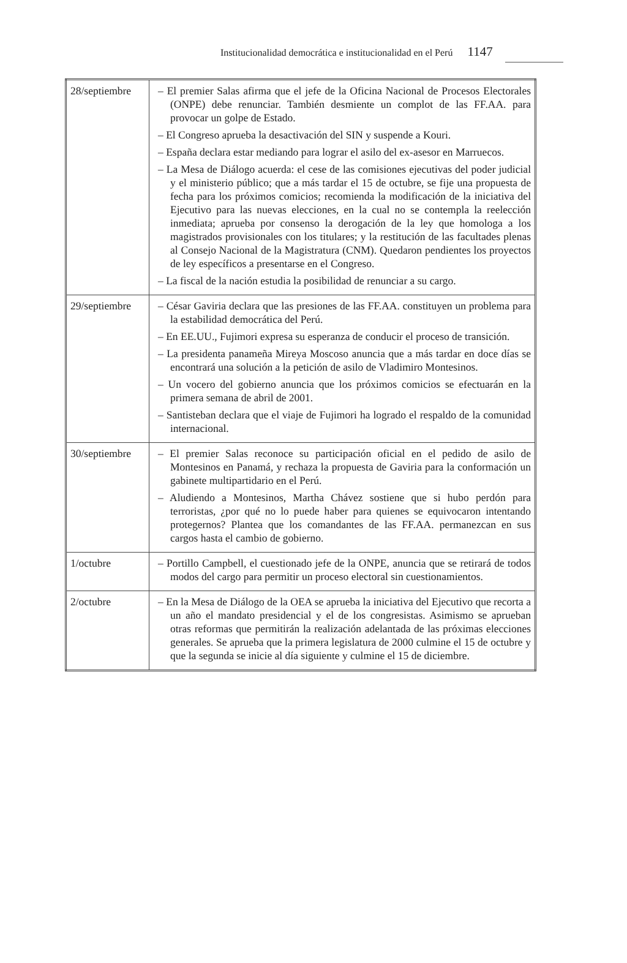Institucionalidad democrática e institucionalidad en el Perú 1147
| 28/septiembre | – El premier Salas afirma que el jefe de la Oficina Nacional de Procesos Electorales (ONPE) debe renunciar. También desmiente un complot de las FF.AA. para provocar un golpe de Estado. – El Congreso aprueba la desactivación del SIN y suspende a Kouri. – España declara estar mediando para lograr el asilo del ex-asesor en Marruecos. – La Mesa de Diálogo acuerda: el cese de las comisiones ejecutivas del poder judicial y el ministerio público; que a más tardar el 15 de octubre, se fije una propuesta de fecha para los próximos comicios; recomienda la modificación de la iniciativa del Ejecutivo para las nuevas elecciones, en la cual no se contempla la reelección inmediata; aprueba por consenso la derogación de la ley que homologa a los magistrados provisionales con los titulares; y la restitución de las facultades plenas al Consejo Nacional de la Magistratura (CNM). Quedaron pendientes los proyectos de ley específicos a presentarse en el Congreso. – La fiscal de la nación estudia la posibilidad de renunciar a su cargo. |
| 29/septiembre | – César Gaviria declara que las presiones de las FF.AA. constituyen un problema para la estabilidad democrática del Perú. – En EE.UU., Fujimori expresa su esperanza de conducir el proceso de transición. – La presidenta panameña Mireya Moscoso anuncia que a más tardar en doce días se encontrará una solución a la petición de asilo de Vladimiro Montesinos. – Un vocero del gobierno anuncia que los próximos comicios se efectuarán en la primera semana de abril de 2001. – Santisteban declara que el viaje de Fujimori ha logrado el respaldo de la comunidad internacional. |
| 30/septiembre | – El premier Salas reconoce su participación oficial en el pedido de asilo de Montesinos en Panamá, y rechaza la propuesta de Gaviria para la conformación un gabinete multipartidario en el Perú. – Aludiendo a Montesinos, Martha Chávez sostiene que si hubo perdón para terroristas, ¿por qué no lo puede haber para quienes se equivocaron intentando protegernos? Plantea que los comandantes de las FF.AA. permanezcan en sus cargos hasta el cambio de gobierno. |
| 1/octubre | – Portillo Campbell, el cuestionado jefe de la ONPE, anuncia que se retirará de todos modos del cargo para permitir un proceso electoral sin cuestionamientos. |
| 2/octubre | – En la Mesa de Diálogo de la OEA se aprueba la iniciativa del Ejecutivo que recorta a un año el mandato presidencial y el de los congresistas. Asimismo se aprueban otras reformas que permitirán la realización adelantada de las próximas elecciones generales. Se aprueba que la primera legislatura de 2000 culmine el 15 de octubre y que la segunda se inicie al día siguiente y culmine el 15 de diciembre. |